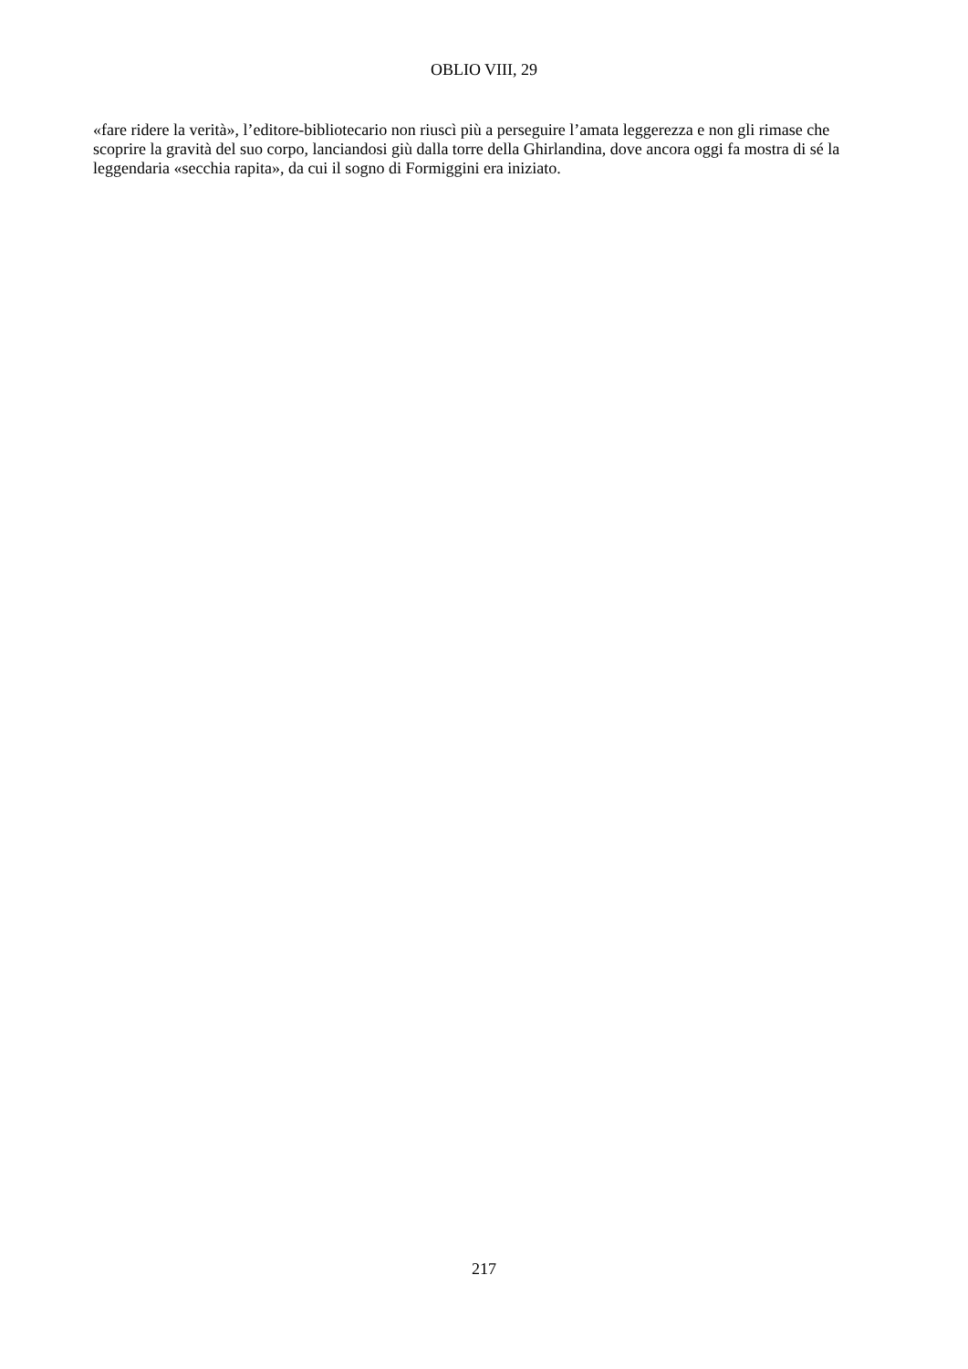OBLIO VIII, 29
«fare ridere la verità», l’editore-bibliotecario non riuscì più a perseguire l’amata leggerezza e non gli rimase che scoprire la gravità del suo corpo, lanciandosi giù dalla torre della Ghirlandina, dove ancora oggi fa mostra di sé la leggendaria «secchia rapita», da cui il sogno di Formiggini era iniziato.
217